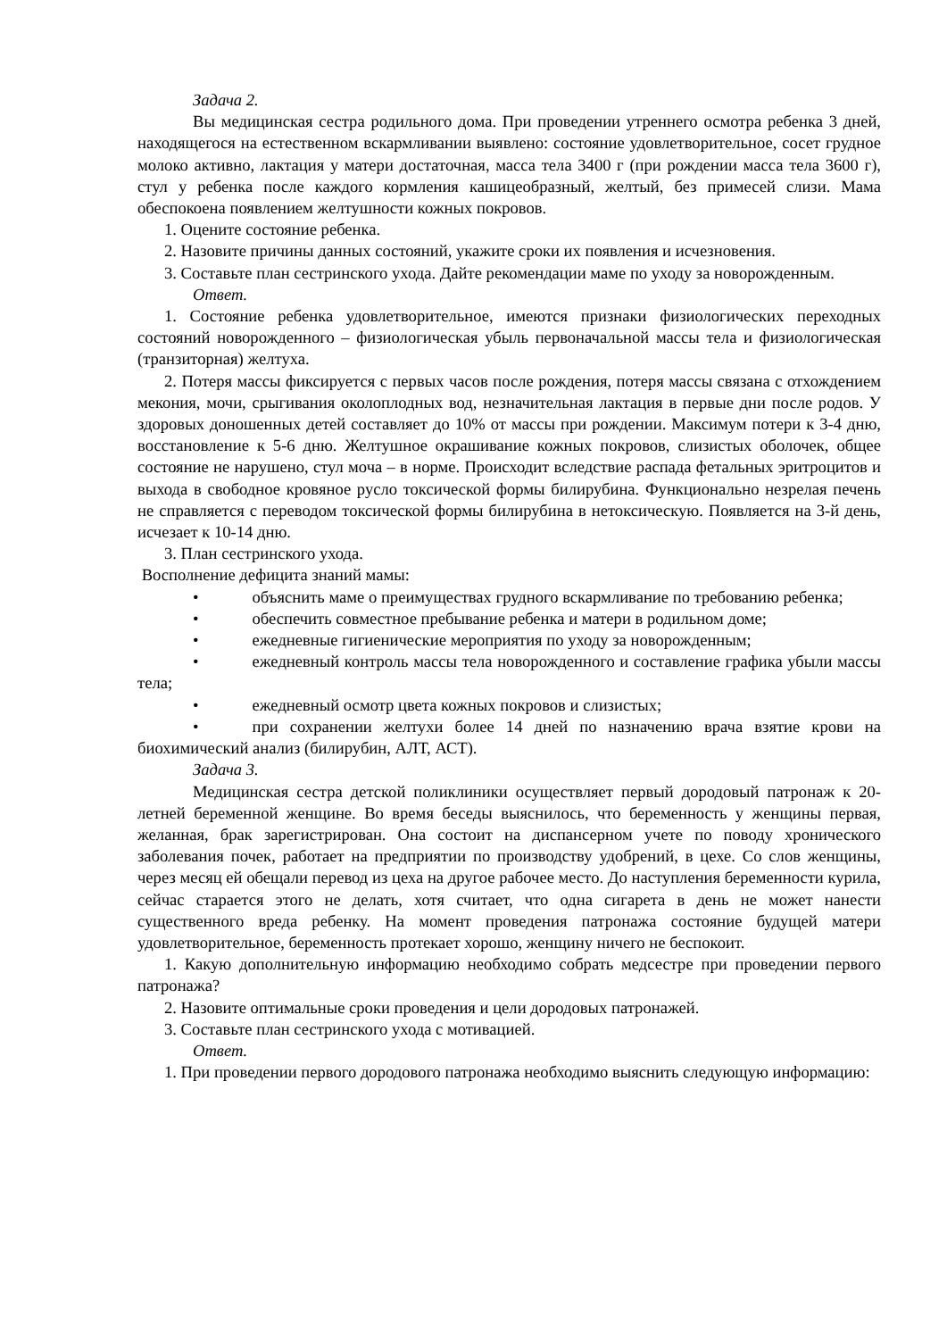Задача 2.
Вы медицинская сестра родильного дома. При проведении утреннего осмотра ребенка 3 дней, находящегося на естественном вскармливании выявлено: состояние удовлетворительное, сосет грудное молоко активно, лактация у матери достаточная, масса тела 3400 г (при рождении масса тела 3600 г), стул у ребенка после каждого кормления кашицеобразный, желтый, без примесей слизи. Мама обеспокоена появлением желтушности кожных покровов.
1. Оцените состояние ребенка.
2. Назовите причины данных состояний, укажите сроки их появления и исчезновения.
3. Составьте план сестринского ухода. Дайте рекомендации маме по уходу за новорожденным.
Ответ.
1. Состояние ребенка удовлетворительное, имеются признаки физиологических переходных состояний новорожденного – физиологическая убыль первоначальной массы тела и физиологическая (транзиторная) желтуха.
2. Потеря массы фиксируется с первых часов после рождения, потеря массы связана с отхождением мекония, мочи, срыгивания околоплодных вод, незначительная лактация в первые дни после родов. У здоровых доношенных детей составляет до 10% от массы при рождении. Максимум потери к 3-4 дню, восстановление к 5-6 дню. Желтушное окрашивание кожных покровов, слизистых оболочек, общее состояние не нарушено, стул моча – в норме. Происходит вследствие распада фетальных эритроцитов и выхода в свободное кровяное русло токсической формы билирубина. Функционально незрелая печень не справляется с переводом токсической формы билирубина в нетоксическую. Появляется на 3-й день, исчезает к 10-14 дню.
3. План сестринского ухода.
Восполнение дефицита знаний мамы:
• объяснить маме о преимуществах грудного вскармливание по требованию ребенка;
• обеспечить совместное пребывание ребенка и матери в родильном доме;
• ежедневные гигиенические мероприятия по уходу за новорожденным;
• ежедневный контроль массы тела новорожденного и составление графика убыли массы тела;
• ежедневный осмотр цвета кожных покровов и слизистых;
• при сохранении желтухи более 14 дней по назначению врача взятие крови на биохимический анализ (билирубин, АЛТ, АСТ).
Задача 3.
Медицинская сестра детской поликлиники осуществляет первый дородовый патронаж к 20-летней беременной женщине. Во время беседы выяснилось, что беременность у женщины первая, желанная, брак зарегистрирован. Она состоит на диспансерном учете по поводу хронического заболевания почек, работает на предприятии по производству удобрений, в цехе. Со слов женщины, через месяц ей обещали перевод из цеха на другое рабочее место. До наступления беременности курила, сейчас старается этого не делать, хотя считает, что одна сигарета в день не может нанести существенного вреда ребенку. На момент проведения патронажа состояние будущей матери удовлетворительное, беременность протекает хорошо, женщину ничего не беспокоит.
1. Какую дополнительную информацию необходимо собрать медсестре при проведении первого патронажа?
2. Назовите оптимальные сроки проведения и цели дородовых патронажей.
3. Составьте план сестринского ухода с мотивацией.
Ответ.
1. При проведении первого дородового патронажа необходимо выяснить следующую информацию: